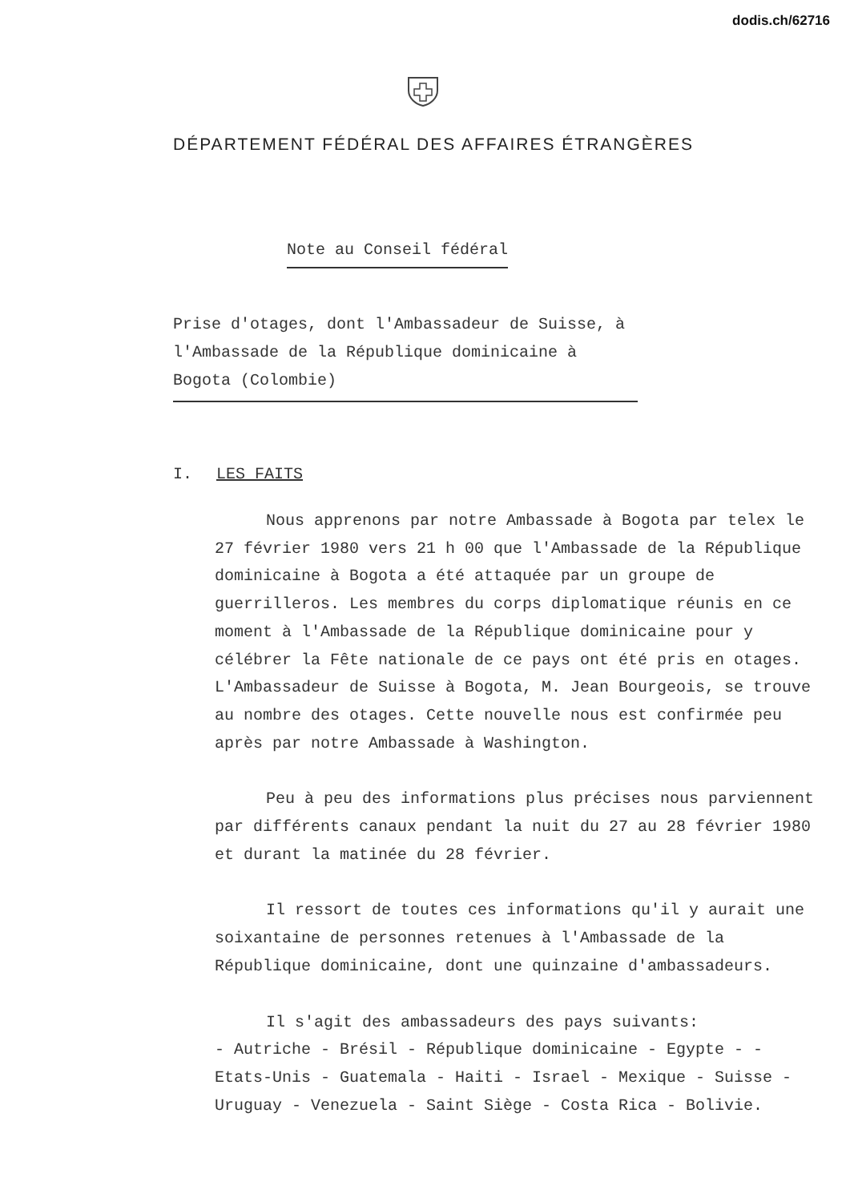dodis.ch/62716
DÉPARTEMENT FÉDÉRAL DES AFFAIRES ÉTRANGÈRES
Note au Conseil fédéral
Prise d'otages, dont l'Ambassadeur de Suisse, à l'Ambassade de la République dominicaine à Bogota (Colombie)
I. LES FAITS
Nous apprenons par notre Ambassade à Bogota par telex le 27 février 1980 vers 21 h 00 que l'Ambassade de la République dominicaine à Bogota a été attaquée par un groupe de guerrilleros. Les membres du corps diplomatique réunis en ce moment à l'Ambassade de la République dominicaine pour y célébrer la Fête nationale de ce pays ont été pris en otages. L'Ambassadeur de Suisse à Bogota, M. Jean Bourgeois, se trouve au nombre des otages. Cette nouvelle nous est confirmée peu après par notre Ambassade à Washington.
Peu à peu des informations plus précises nous parviennent par différents canaux pendant la nuit du 27 au 28 février 1980 et durant la matinée du 28 février.
Il ressort de toutes ces informations qu'il y aurait une soixantaine de personnes retenues à l'Ambassade de la République dominicaine, dont une quinzaine d'ambassadeurs.
Il s'agit des ambassadeurs des pays suivants:
- Autriche - Brésil - République dominicaine - Egypte - - Etats-Unis - Guatemala - Haiti - Israel - Mexique - Suisse - Uruguay - Venezuela - Saint Siège - Costa Rica - Bolivie.